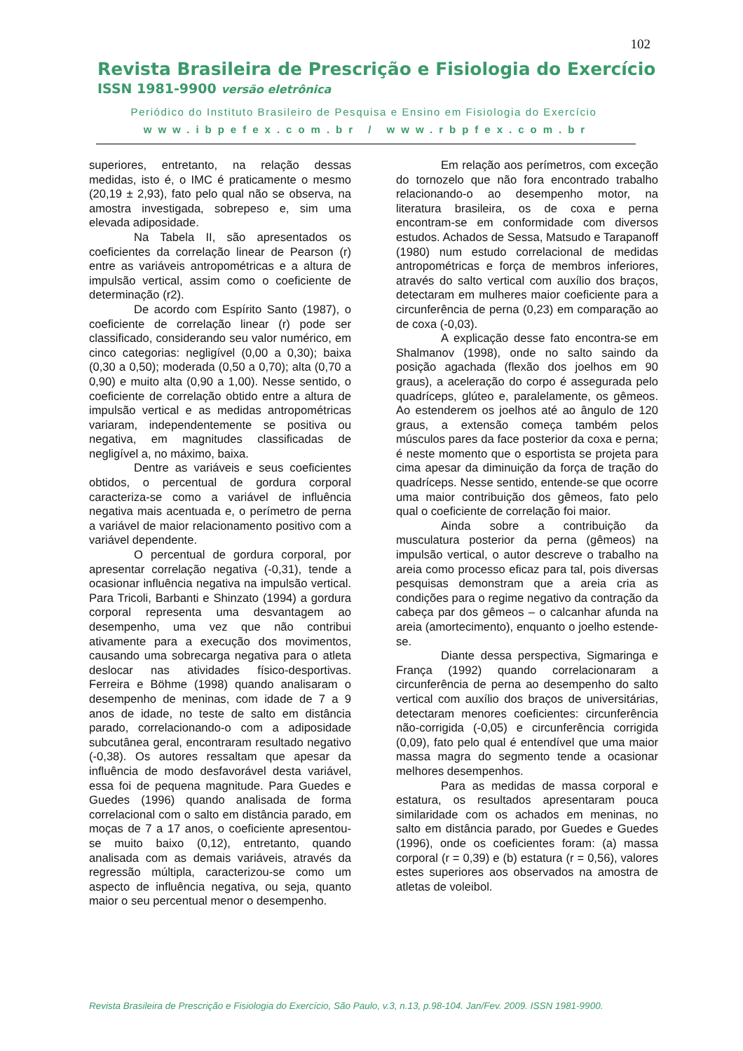102
Revista Brasileira de Prescrição e Fisiologia do Exercício
ISSN 1981-9900 versão eletrônica
Periódico do Instituto Brasileiro de Pesquisa e Ensino em Fisiologia do Exercício
www.ibpefex.com.br / www.rbpfex.com.br
superiores, entretanto, na relação dessas medidas, isto é, o IMC é praticamente o mesmo (20,19 ± 2,93), fato pelo qual não se observa, na amostra investigada, sobrepeso e, sim uma elevada adiposidade.
Na Tabela II, são apresentados os coeficientes da correlação linear de Pearson (r) entre as variáveis antropométricas e a altura de impulsão vertical, assim como o coeficiente de determinação (r2).
De acordo com Espírito Santo (1987), o coeficiente de correlação linear (r) pode ser classificado, considerando seu valor numérico, em cinco categorias: negligível (0,00 a 0,30); baixa (0,30 a 0,50); moderada (0,50 a 0,70); alta (0,70 a 0,90) e muito alta (0,90 a 1,00). Nesse sentido, o coeficiente de correlação obtido entre a altura de impulsão vertical e as medidas antropométricas variaram, independentemente se positiva ou negativa, em magnitudes classificadas de negligível a, no máximo, baixa.
Dentre as variáveis e seus coeficientes obtidos, o percentual de gordura corporal caracteriza-se como a variável de influência negativa mais acentuada e, o perímetro de perna a variável de maior relacionamento positivo com a variável dependente.
O percentual de gordura corporal, por apresentar correlação negativa (-0,31), tende a ocasionar influência negativa na impulsão vertical. Para Tricoli, Barbanti e Shinzato (1994) a gordura corporal representa uma desvantagem ao desempenho, uma vez que não contribui ativamente para a execução dos movimentos, causando uma sobrecarga negativa para o atleta deslocar nas atividades físico-desportivas. Ferreira e Böhme (1998) quando analisaram o desempenho de meninas, com idade de 7 a 9 anos de idade, no teste de salto em distância parado, correlacionando-o com a adiposidade subcutânea geral, encontraram resultado negativo (-0,38). Os autores ressaltam que apesar da influência de modo desfavorável desta variável, essa foi de pequena magnitude. Para Guedes e Guedes (1996) quando analisada de forma correlacional com o salto em distância parado, em moças de 7 a 17 anos, o coeficiente apresentou-se muito baixo (0,12), entretanto, quando analisada com as demais variáveis, através da regressão múltipla, caracterizou-se como um aspecto de influência negativa, ou seja, quanto maior o seu percentual menor o desempenho.
Em relação aos perímetros, com exceção do tornozelo que não fora encontrado trabalho relacionando-o ao desempenho motor, na literatura brasileira, os de coxa e perna encontram-se em conformidade com diversos estudos. Achados de Sessa, Matsudo e Tarapanoff (1980) num estudo correlacional de medidas antropométricas e força de membros inferiores, através do salto vertical com auxílio dos braços, detectaram em mulheres maior coeficiente para a circunferência de perna (0,23) em comparação ao de coxa (-0,03).
A explicação desse fato encontra-se em Shalmanov (1998), onde no salto saindo da posição agachada (flexão dos joelhos em 90 graus), a aceleração do corpo é assegurada pelo quadríceps, glúteo e, paralelamente, os gêmeos. Ao estenderem os joelhos até ao ângulo de 120 graus, a extensão começa também pelos músculos pares da face posterior da coxa e perna; é neste momento que o esportista se projeta para cima apesar da diminuição da força de tração do quadríceps. Nesse sentido, entende-se que ocorre uma maior contribuição dos gêmeos, fato pelo qual o coeficiente de correlação foi maior.
Ainda sobre a contribuição da musculatura posterior da perna (gêmeos) na impulsão vertical, o autor descreve o trabalho na areia como processo eficaz para tal, pois diversas pesquisas demonstram que a areia cria as condições para o regime negativo da contração da cabeça par dos gêmeos – o calcanhar afunda na areia (amortecimento), enquanto o joelho estende-se.
Diante dessa perspectiva, Sigmaringa e França (1992) quando correlacionaram a circunferência de perna ao desempenho do salto vertical com auxílio dos braços de universitárias, detectaram menores coeficientes: circunferência não-corrigida (-0,05) e circunferência corrigida (0,09), fato pelo qual é entendível que uma maior massa magra do segmento tende a ocasionar melhores desempenhos.
Para as medidas de massa corporal e estatura, os resultados apresentaram pouca similaridade com os achados em meninas, no salto em distância parado, por Guedes e Guedes (1996), onde os coeficientes foram: (a) massa corporal (r = 0,39) e (b) estatura (r = 0,56), valores estes superiores aos observados na amostra de atletas de voleibol.
Revista Brasileira de Prescrição e Fisiologia do Exercício, São Paulo, v.3, n.13, p.98-104. Jan/Fev. 2009. ISSN 1981-9900.